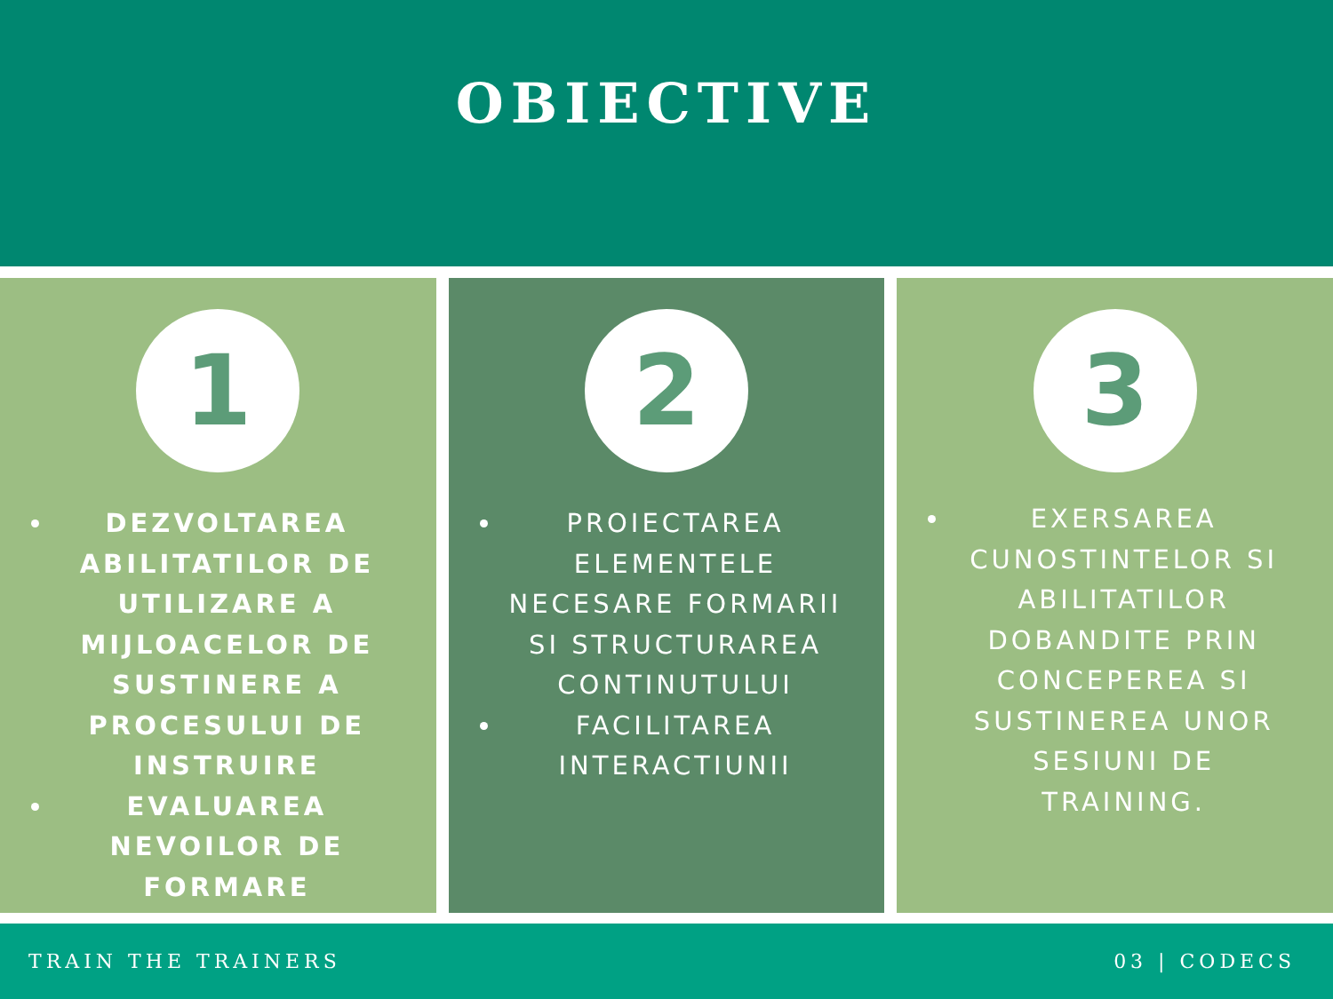OBIECTIVE
1
DEZVOLTAREA ABILITATILOR DE UTILIZARE A MIJLOACELOR DE SUSTINERE A PROCESULUI DE INSTRUIRE
EVALUAREA NEVOILOR DE FORMARE
2
PROIECTAREA ELEMENTELE NECESARE FORMARII SI STRUCTURAREA CONTINUTULUI
FACILITAREA INTERACTIUNII
3
EXERSAREA CUNOSTINTELOR SI ABILITATILOR DOBANDITE PRIN CONCEPEREA SI SUSTINEREA UNOR SESIUNI DE TRAINING.
TRAIN THE TRAINERS 03 | CODECS